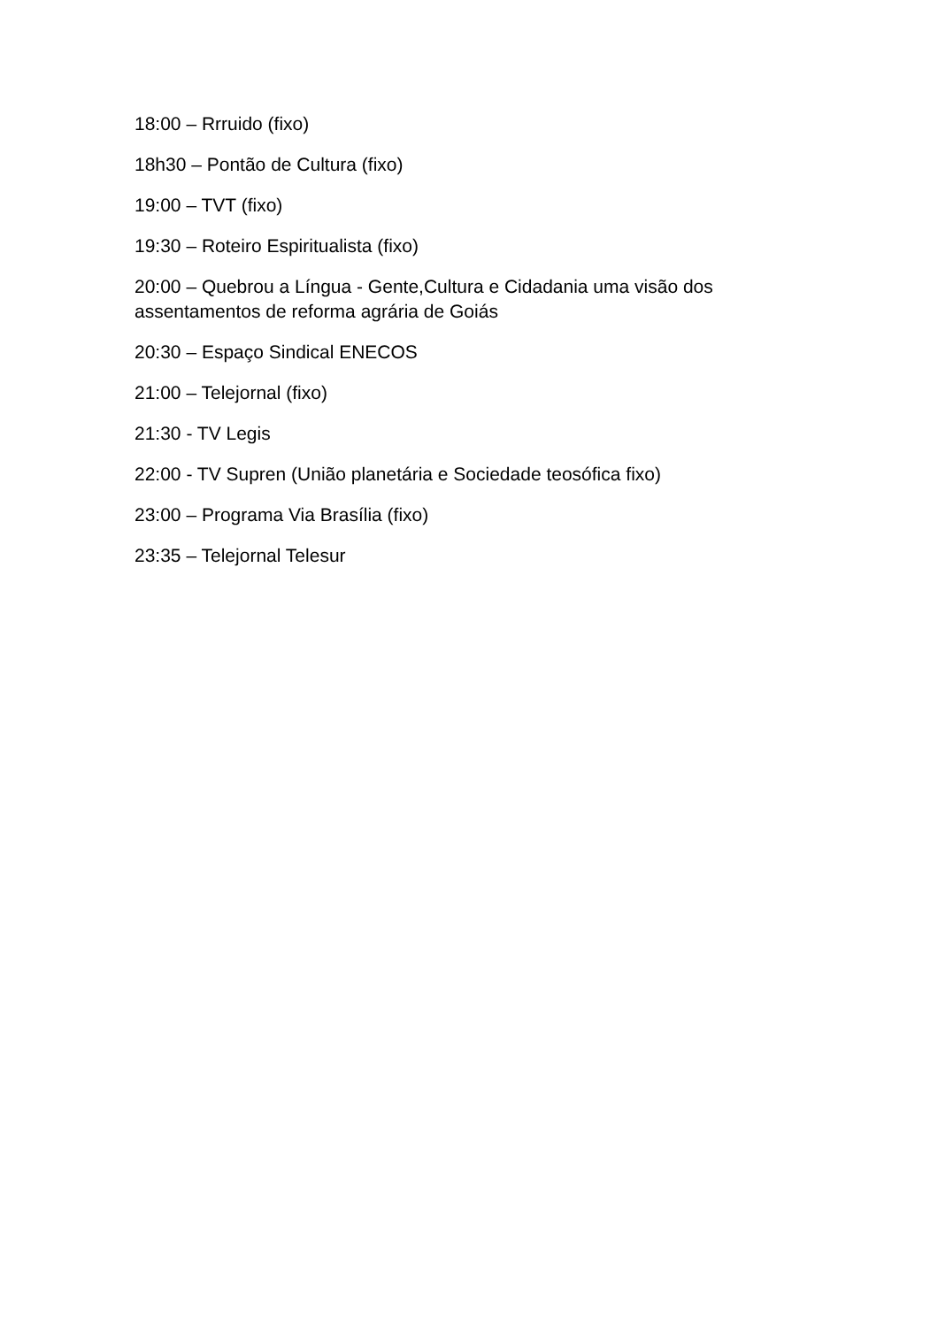18:00 – Rrruido (fixo)
18h30 – Pontão de Cultura (fixo)
19:00 – TVT (fixo)
19:30 – Roteiro Espiritualista (fixo)
20:00 – Quebrou a Língua - Gente,Cultura e Cidadania uma visão dos assentamentos de reforma agrária de Goiás
20:30 – Espaço Sindical ENECOS
21:00 – Telejornal (fixo)
21:30 - TV Legis
22:00 - TV Supren (União planetária e Sociedade teosófica fixo)
23:00 – Programa Via Brasília (fixo)
23:35 – Telejornal Telesur